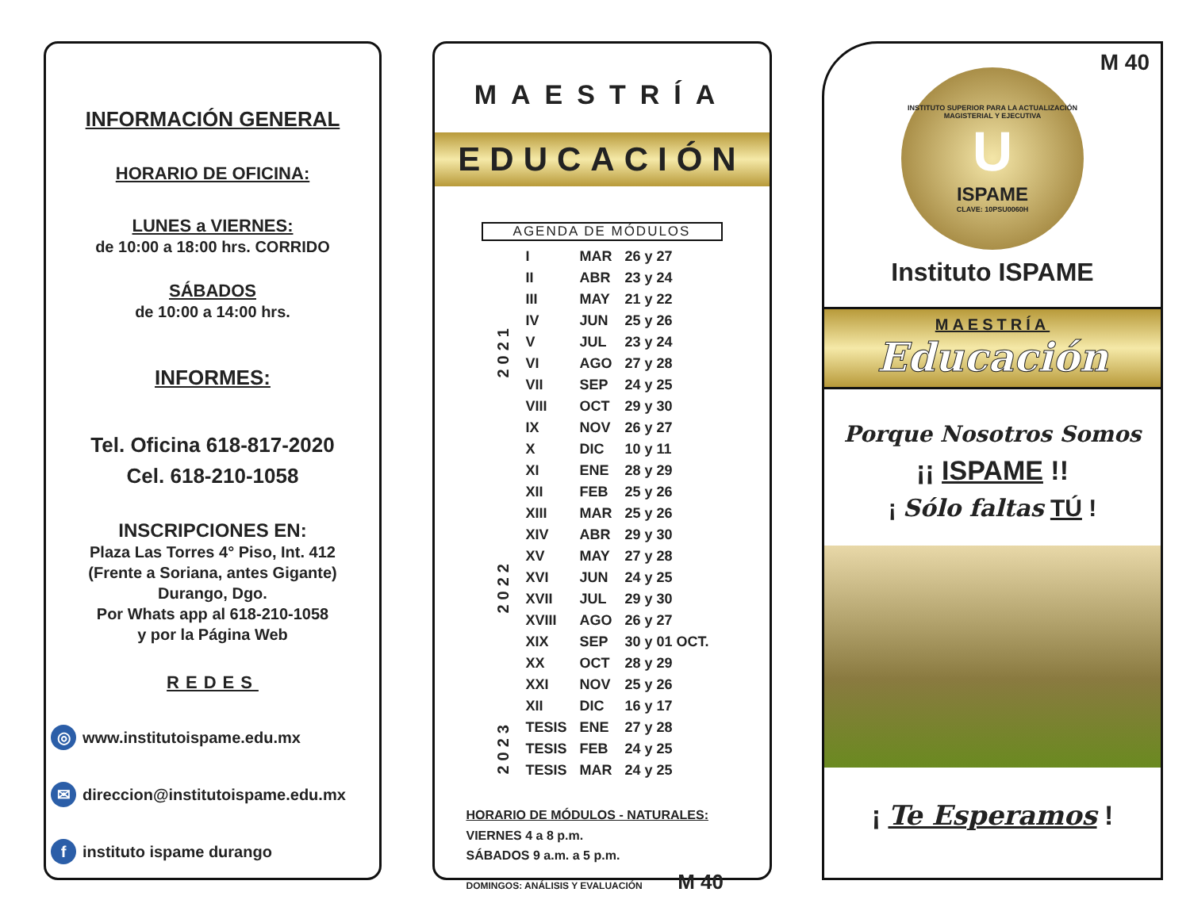INFORMACIÓN GENERAL
HORARIO DE OFICINA:
LUNES a VIERNES:
de 10:00 a 18:00 hrs. CORRIDO
SÁBADOS
de 10:00 a 14:00 hrs.
INFORMES:
Tel. Oficina 618-817-2020
Cel. 618-210-1058
INSCRIPCIONES EN:
Plaza Las Torres 4° Piso, Int. 412
(Frente a Soriana, antes Gigante)
Durango, Dgo.
Por Whats app al 618-210-1058
y por la Página Web
REDES
◎ www.institutoispame.edu.mx
✉ direccion@institutoispame.edu.mx
f instituto ispame durango
MAESTRÍA
EDUCACIÓN
AGENDA DE MÓDULOS
| 2021 | I | MAR | 26 y 27 |
| | II | ABR | 23 y 24 |
| | III | MAY | 21 y 22 |
| | IV | JUN | 25 y 26 |
| | V | JUL | 23 y 24 |
| | VI | AGO | 27 y 28 |
| | VII | SEP | 24 y 25 |
| | VIII | OCT | 29 y 30 |
| | IX | NOV | 26 y 27 |
| | X | DIC | 10 y 11 |
| 2022 | XI | ENE | 28 y 29 |
| | XII | FEB | 25 y 26 |
| | XIII | MAR | 25 y 26 |
| | XIV | ABR | 29 y 30 |
| | XV | MAY | 27 y 28 |
| | XVI | JUN | 24 y 25 |
| | XVII | JUL | 29 y 30 |
| | XVIII | AGO | 26 y 27 |
| | XIX | SEP | 30 y 01 OCT. |
| | XX | OCT | 28 y 29 |
| | XXI | NOV | 25 y 26 |
| | XII | DIC | 16 y 17 |
| 2023 | TESIS | ENE | 27 y 28 |
| | TESIS | FEB | 24 y 25 |
| | TESIS | MAR | 24 y 25 |
HORARIO DE MÓDULOS - NATURALES:
VIERNES 4 a 8 p.m.
SÁBADOS 9 a.m. a 5 p.m.
DOMINGOS: ANÁLISIS Y EVALUACIÓN M 40
M 40
INSTITUTO SUPERIOR PARA LA ACTUALIZACIÓN MAGISTERIAL Y EJECUTIVA
U
ISPAME
CLAVE: 10PSU0060H
Instituto ISPAME
MAESTRÍA
Educación
Porque Nosotros Somos
¡¡ ISPAME !!
¡ Sólo faltas TÚ !
¡ Te Esperamos !